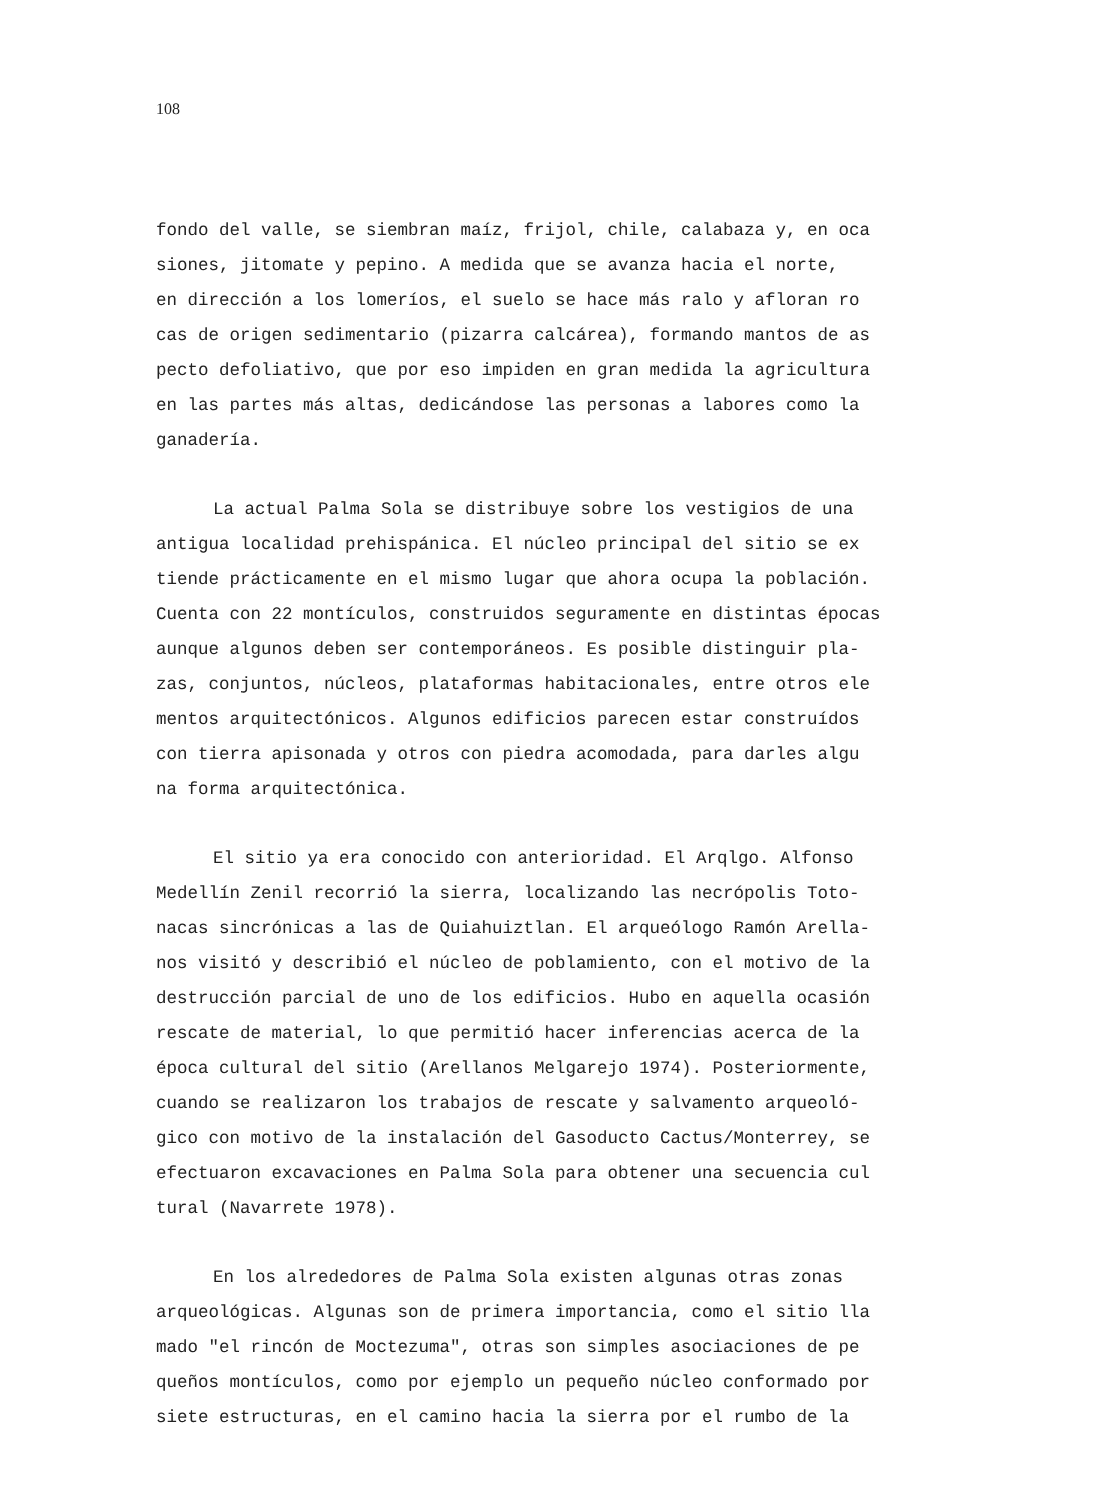108
fondo del valle, se siembran maíz, frijol, chile, calabaza y, en oca siones, jitomate y pepino. A medida que se avanza hacia el norte, en dirección a los lomeríos, el suelo se hace más ralo y afloran ro cas de origen sedimentario (pizarra calcárea), formando mantos de as pecto defoliativo, que por eso impiden en gran medida la agricultura en las partes más altas, dedicándose las personas a labores como la ganadería.
La actual Palma Sola se distribuye sobre los vestigios de una antigua localidad prehispánica. El núcleo principal del sitio se ex tiende prácticamente en el mismo lugar que ahora ocupa la población. Cuenta con 22 montículos, construidos seguramente en distintas épocas aunque algunos deben ser contemporáneos. Es posible distinguir pla- zas, conjuntos, núcleos, plataformas habitacionales, entre otros ele mentos arquitectónicos. Algunos edificios parecen estar construídos con tierra apisonada y otros con piedra acomodada, para darles algu na forma arquitectónica.
El sitio ya era conocido con anterioridad. El Arqlgo. Alfonso Medellín Zenil recorrió la sierra, localizando las necrópolis Toto- nacas sincrónicas a las de Quiahuiztlan. El arqueólogo Ramón Arella- nos visitó y describió el núcleo de poblamiento, con el motivo de la destrucción parcial de uno de los edificios. Hubo en aquella ocasión rescate de material, lo que permitió hacer inferencias acerca de la época cultural del sitio (Arellanos Melgarejo 1974). Posteriormente, cuando se realizaron los trabajos de rescate y salvamento arqueoló- gico con motivo de la instalación del Gasoducto Cactus/Monterrey, se efectuaron excavaciones en Palma Sola para obtener una secuencia cul tural (Navarrete 1978).
En los alrededores de Palma Sola existen algunas otras zonas arqueológicas. Algunas son de primera importancia, como el sitio lla mado "el rincón de Moctezuma", otras son simples asociaciones de pe queños montículos, como por ejemplo un pequeño núcleo conformado por siete estructuras, en el camino hacia la sierra por el rumbo de la